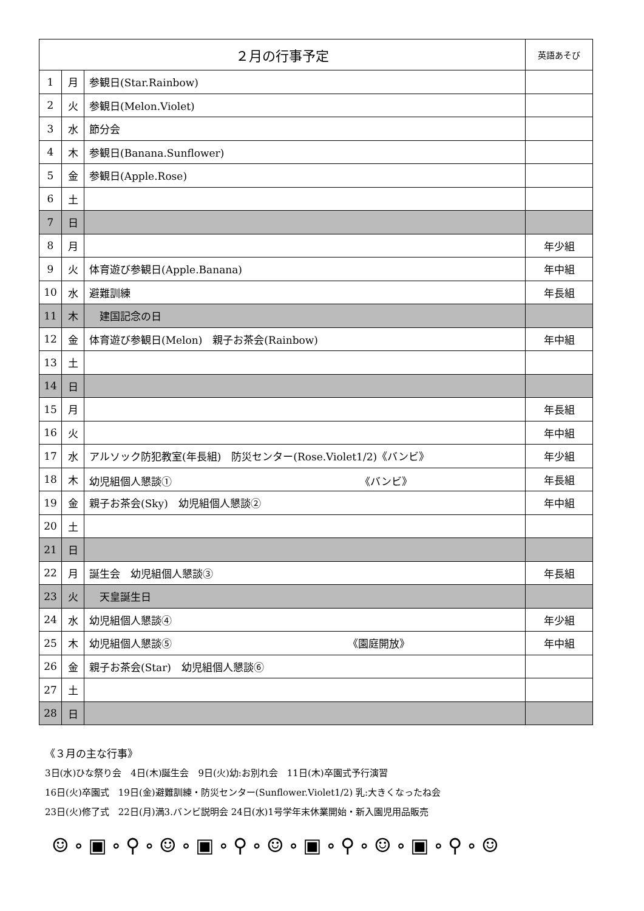| ２月の行事予定 | | | 英語あそび |
| --- | --- | --- | --- |
| 1 | 月 | 参観日(Star.Rainbow) | |
| 2 | 火 | 参観日(Melon.Violet) | |
| 3 | 水 | 節分会 | |
| 4 | 木 | 参観日(Banana.Sunflower) | |
| 5 | 金 | 参観日(Apple.Rose) | |
| 6 | 土 | | |
| 7 | 日 | | |
| 8 | 月 | | 年少組 |
| 9 | 火 | 体育遊び参観日(Apple.Banana) | 年中組 |
| 10 | 水 | 避難訓練 | 年長組 |
| 11 | 木 | 建国記念の日 | |
| 12 | 金 | 体育遊び参観日(Melon) 親子お茶会(Rainbow) | 年中組 |
| 13 | 土 | | |
| 14 | 日 | | |
| 15 | 月 | | 年長組 |
| 16 | 火 | | 年中組 |
| 17 | 水 | アルソック防犯教室(年長組) 防災センター(Rose.Violet1/2)《バンビ》 | 年少組 |
| 18 | 木 | 幼児組個人懇談① 《バンビ》 | 年長組 |
| 19 | 金 | 親子お茶会(Sky) 幼児組個人懇談② | 年中組 |
| 20 | 土 | | |
| 21 | 日 | | |
| 22 | 月 | 誕生会 幼児組個人懇談③ | 年長組 |
| 23 | 火 | 天皇誕生日 | |
| 24 | 水 | 幼児組個人懇談④ | 年少組 |
| 25 | 木 | 幼児組個人懇談⑤ 《園庭開放》 | 年中組 |
| 26 | 金 | 親子お茶会(Star) 幼児組個人懇談⑥ | |
| 27 | 土 | | |
| 28 | 日 | | |
《３月の主な行事》
3日(水)ひな祭り会　4日(木)誕生会　9日(火)幼:お別れ会　11日(木)卒園式予行演習
16日(火)卒園式　19日(金)避難訓練・防災センター(Sunflower.Violet1/2) 乳:大きくなったね会
23日(火)修了式　22日(月)満3.バンビ説明会 24日(水)1号学年末休業開始・新入園児用品販売
☺∘▣∘⚲∘☺∘▣∘⚲∘☺∘▣∘⚲∘☺∘▣∘⚲∘☺